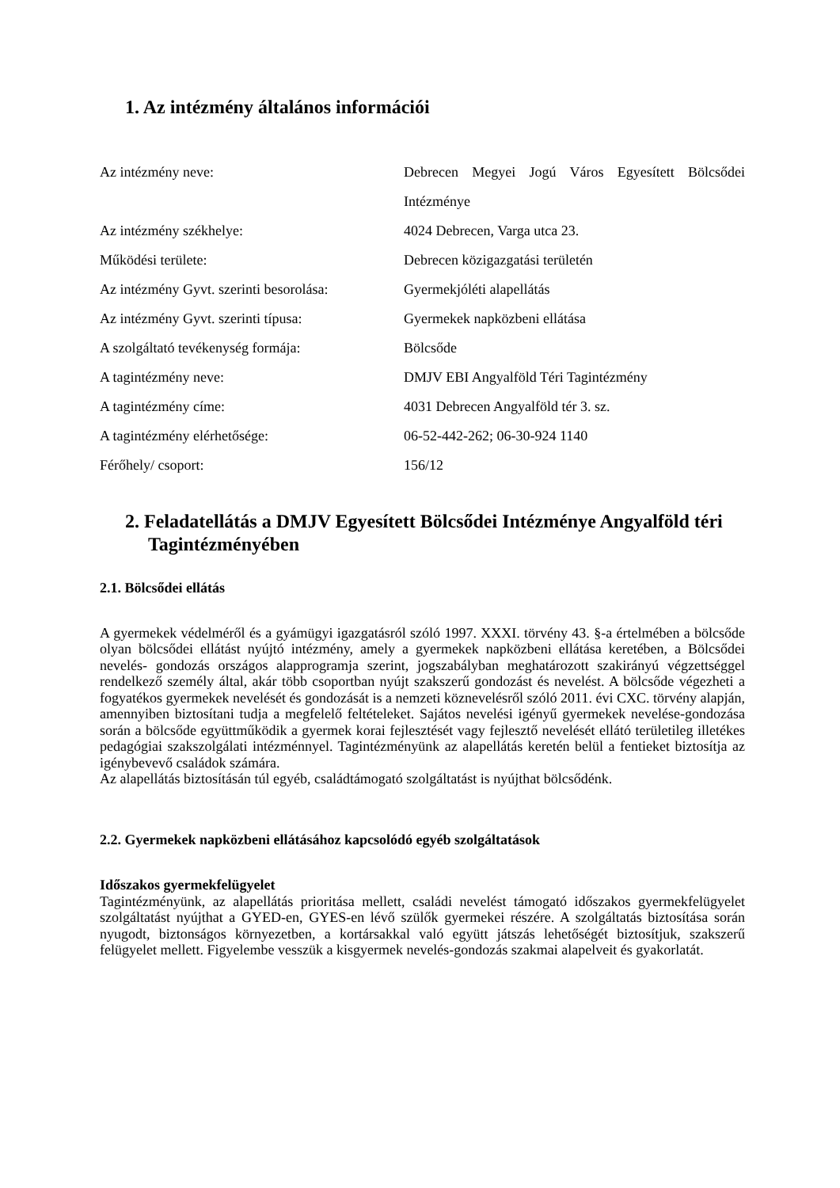1. Az intézmény általános információi
| Az intézmény neve: | Debrecen Megyei Jogú Város Egyesített Bölcsődei Intézménye |
| Az intézmény székhelye: | 4024 Debrecen, Varga utca 23. |
| Működési területe: | Debrecen közigazgatási területén |
| Az intézmény Gyvt. szerinti besorolása: | Gyermekjóléti alapellátás |
| Az intézmény Gyvt. szerinti típusa: | Gyermekek napközbeni ellátása |
| A szolgáltató tevékenység formája: | Bölcsőde |
| A tagintézmény neve: | DMJV EBI Angyalföld Téri Tagintézmény |
| A tagintézmény címe: | 4031 Debrecen Angyalföld tér 3. sz. |
| A tagintézmény elérhetősége: | 06-52-442-262; 06-30-924 1140 |
| Férőhely/ csoport: | 156/12 |
2. Feladatellátás a DMJV Egyesített Bölcsődei Intézménye Angyalföld téri Tagintézményében
2.1. Bölcsődei ellátás
A gyermekek védelméről és a gyámügyi igazgatásról szóló 1997. XXXI. törvény 43. §-a értelmében a bölcsőde olyan bölcsődei ellátást nyújtó intézmény, amely a gyermekek napközbeni ellátása keretében, a Bölcsődei nevelés- gondozás országos alapprogramja szerint, jogszabályban meghatározott szakirányú végzettséggel rendelkező személy által, akár több csoportban nyújt szakszerű gondozást és nevelést. A bölcsőde végezheti a fogyatékos gyermekek nevelését és gondozását is a nemzeti köznevelésről szóló 2011. évi CXC. törvény alapján, amennyiben biztosítani tudja a megfelelő feltételeket. Sajátos nevelési igényű gyermekek nevelése-gondozása során a bölcsőde együttműködik a gyermek korai fejlesztését vagy fejlesztő nevelését ellátó területileg illetékes pedagógiai szakszolgálati intézménnyel. Tagintézményünk az alapellátás keretén belül a fentieket biztosítja az igénybevevő családok számára.
Az alapellátás biztosításán túl egyéb, családtámogató szolgáltatást is nyújthat bölcsődénk.
2.2. Gyermekek napközbeni ellátásához kapcsolódó egyéb szolgáltatások
Időszakos gyermekfelügyelet
Tagintézményünk, az alapellátás prioritása mellett, családi nevelést támogató időszakos gyermekfelügyelet szolgáltatást nyújthat a GYED-en, GYES-en lévő szülők gyermekei részére. A szolgáltatás biztosítása során nyugodt, biztonságos környezetben, a kortársakkal való együtt játszás lehetőségét biztosítjuk, szakszerű felügyelet mellett. Figyelembe vesszük a kisgyermek nevelés-gondozás szakmai alapelveit és gyakorlatát.